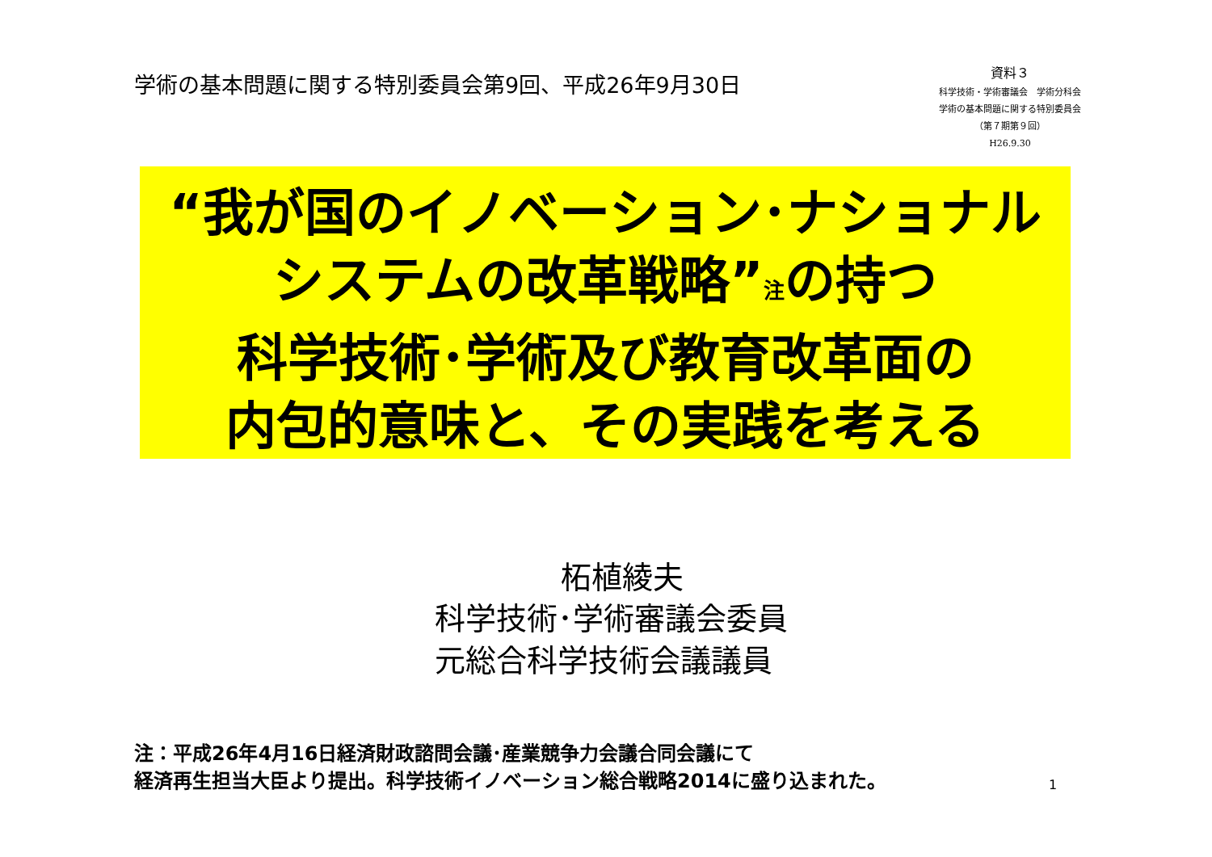学術の基本問題に関する特別委員会第9回、平成26年9月30日
資料３
科学技術・学術審議会　学術分科会
学術の基本問題に関する特別委員会
（第７期第９回）
H26.9.30
“我が国のイノベーション･ナショナル
システムの改革戦略”<sub>注</sub>の持つ
科学技術･学術及び教育改革面の
内包的意味と、その実践を考える
柘植綾夫
科学技術･学術審議会委員
元総合科学技術会議議員
注：平成26年4月16日経済財政諮問会議･産業競争力会議合同会議にて
経済再生担当大臣より提出。科学技術イノベーション総合戦略2014に盛り込まれた。
1